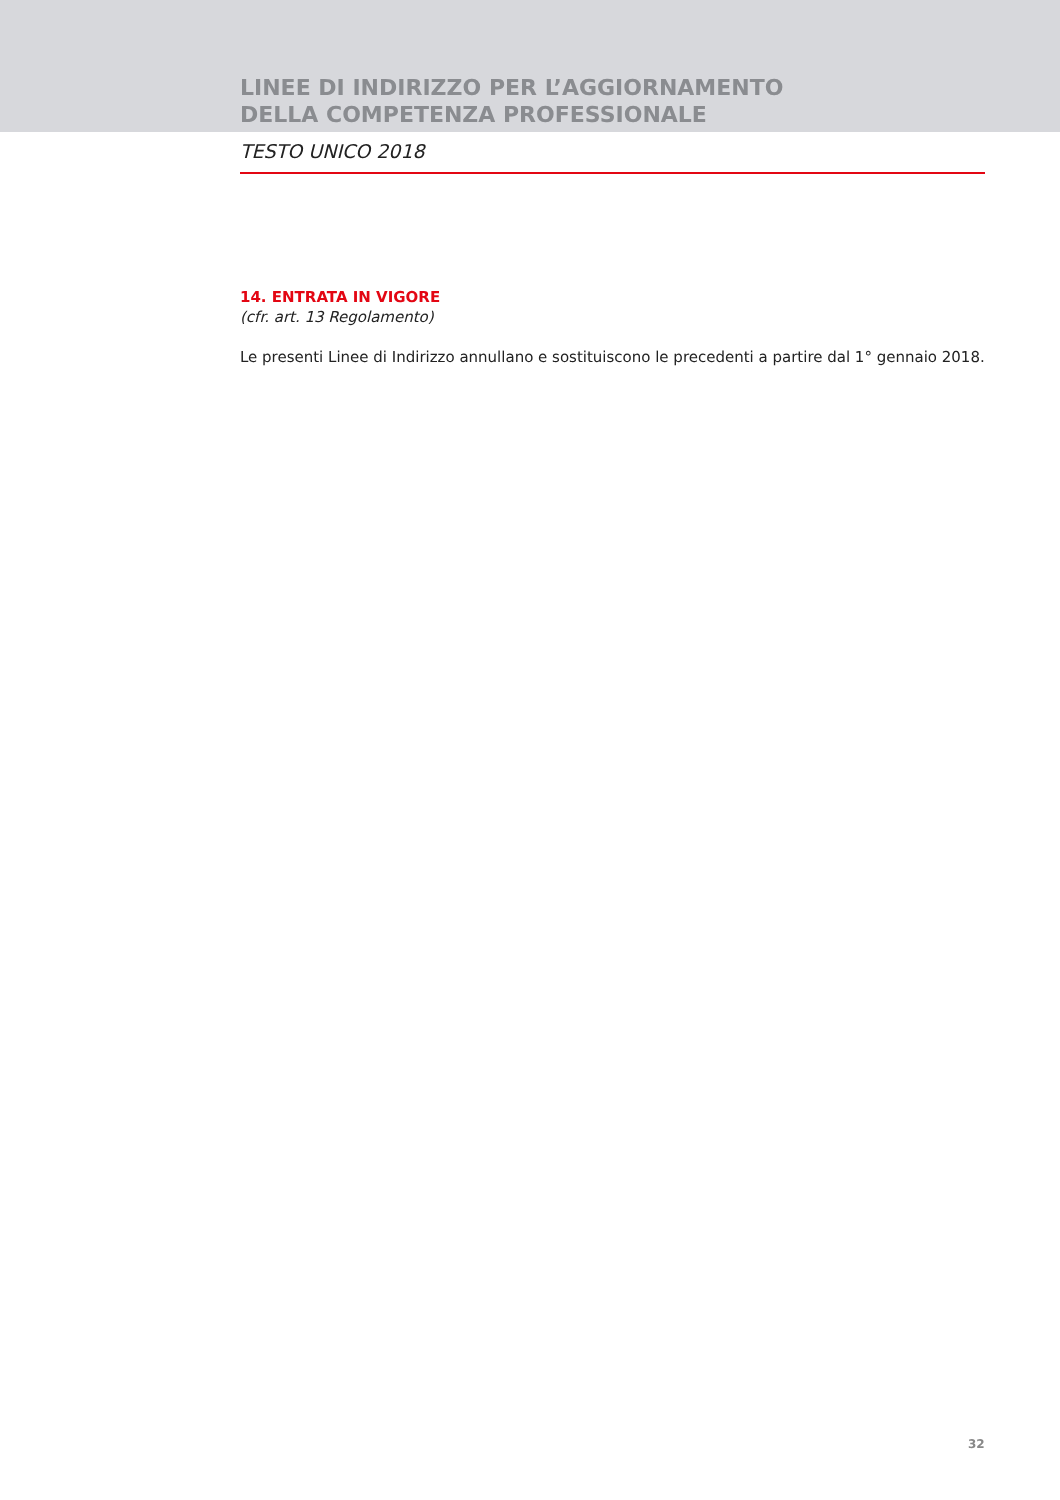LINEE DI INDIRIZZO PER L’AGGIORNAMENTO
DELLA COMPETENZA PROFESSIONALE
TESTO UNICO 2018
14. ENTRATA IN VIGORE
(cfr. art. 13 Regolamento)
Le presenti Linee di Indirizzo annullano e sostituiscono le precedenti a partire dal 1° gennaio 2018.
32